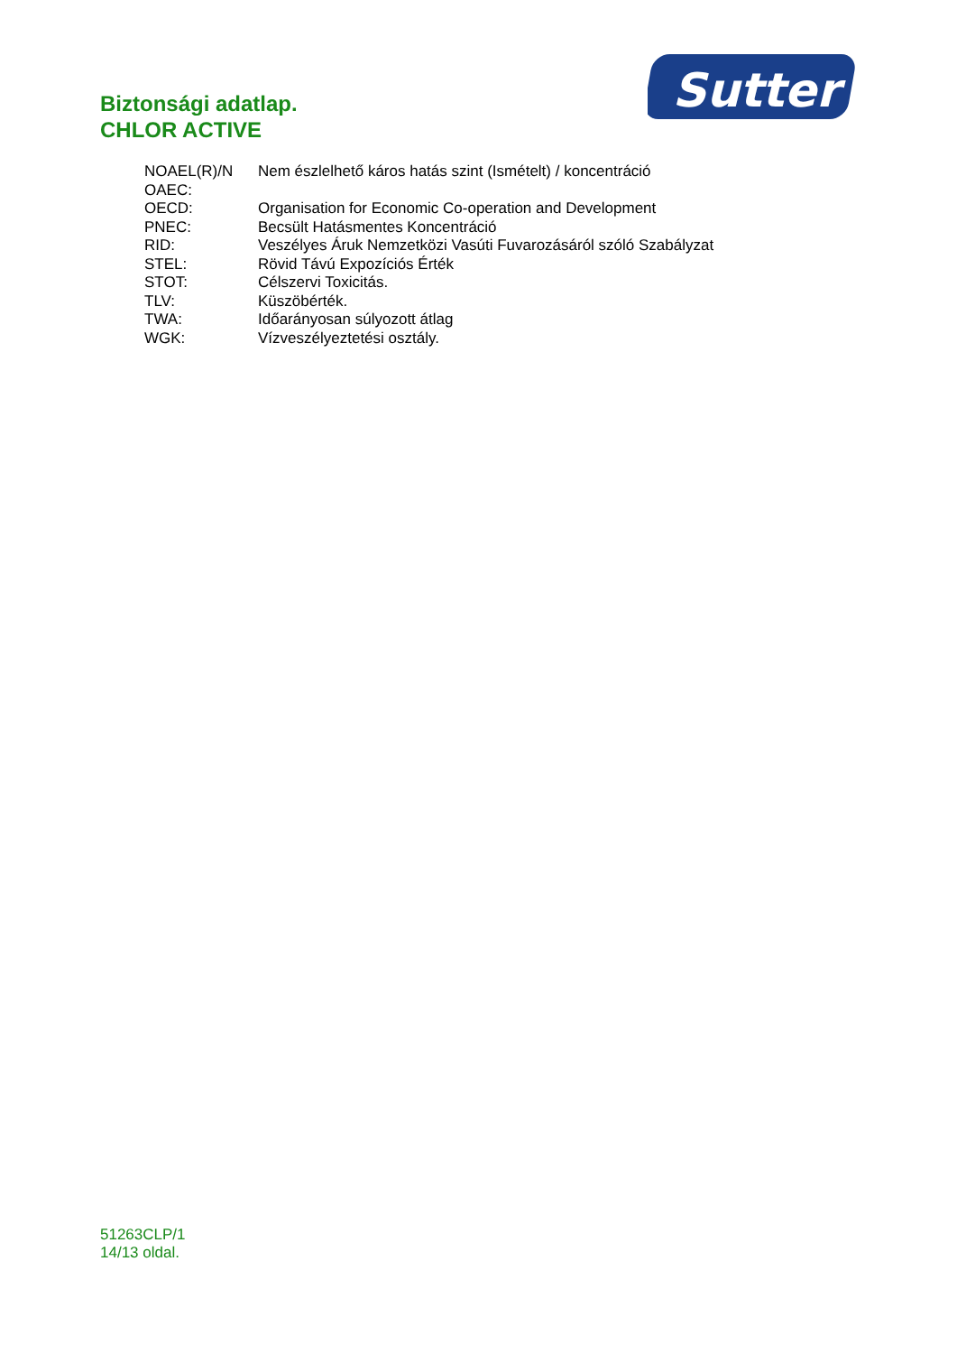Biztonsági adatlap.
CHLOR ACTIVE
Sutter
| NOAEL(R)/N OAEC: | Nem észlelhető káros hatás szint (Ismételt) / koncentráció |
| OECD: | Organisation for Economic Co-operation and Development |
| PNEC: | Becsült Hatásmentes Koncentráció |
| RID: | Veszélyes Áruk Nemzetközi Vasúti Fuvarozásáról szóló Szabályzat |
| STEL: | Rövid Távú Expozíciós Érték |
| STOT: | Célszervi Toxicitás. |
| TLV: | Küszöbérték. |
| TWA: | Időarányosan súlyozott átlag |
| WGK: | Vízveszélyeztetési osztály. |
51263CLP/1
14/13 oldal.